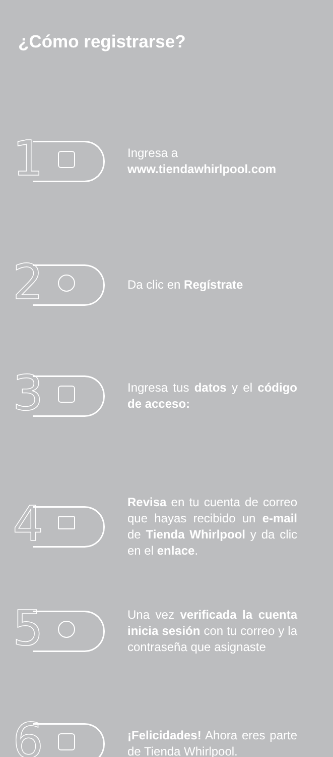¿Cómo registrarse?
1
Ingresa a
www.tiendawhirlpool.com
2
Da clic en Regístrate
3
Ingresa tus datos y el código de acceso:
4
Revisa en tu cuenta de correo que hayas recibido un e-mail de Tienda Whirlpool y da clic en el enlace.
5
Una vez verificada la cuenta inicia sesión con tu correo y la contraseña que asignaste
6
¡Felicidades! Ahora eres parte de Tienda Whirlpool.